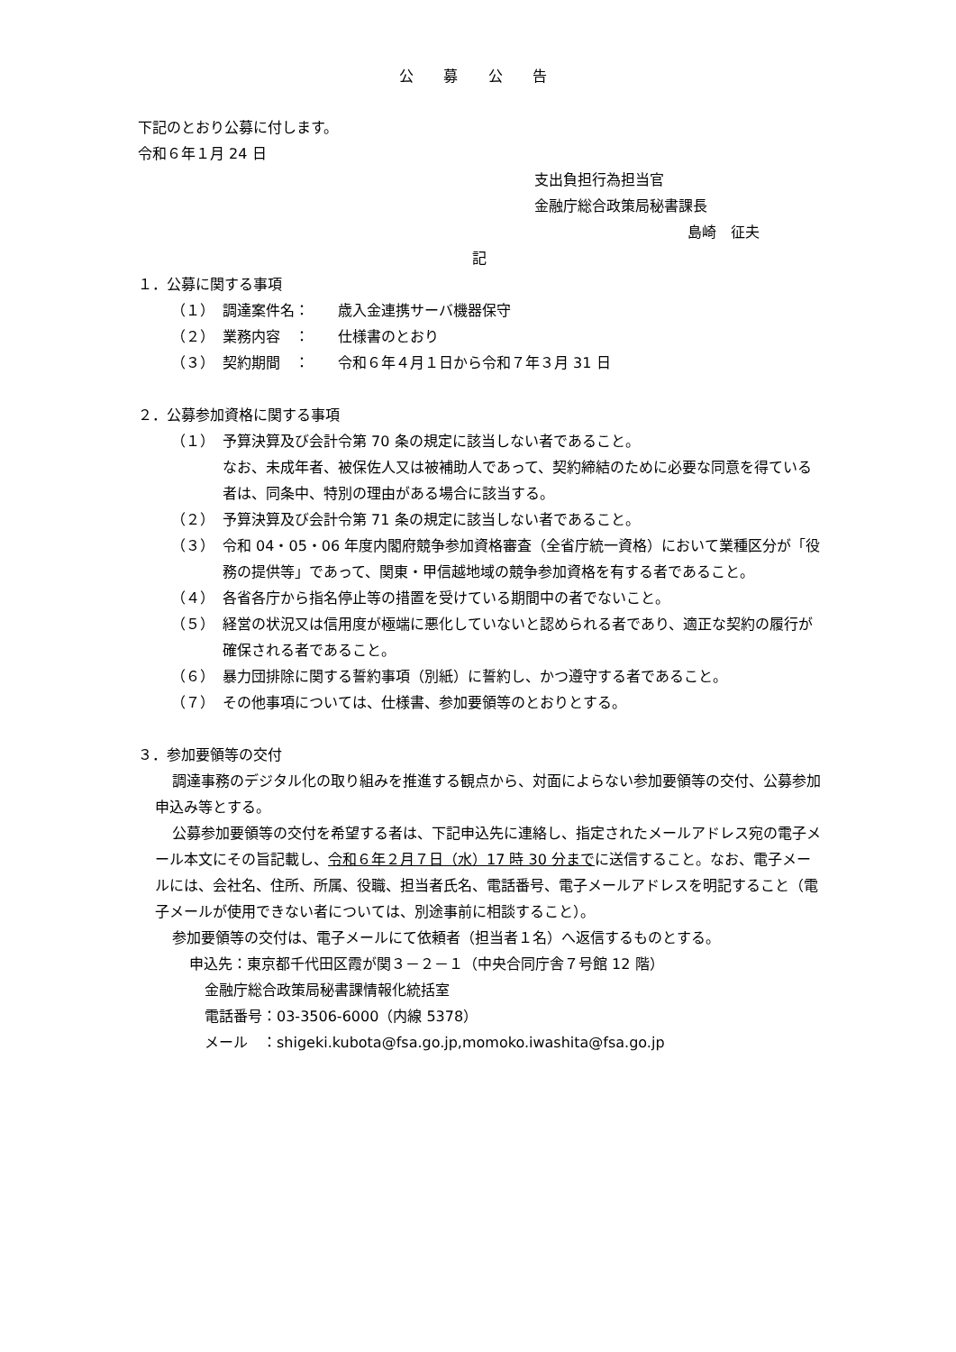公 募 公 告
下記のとおり公募に付します。
令和６年１月 24 日
支出負担行為担当官
金融庁総合政策局秘書課長
島崎　征夫
記
１．公募に関する事項
（１） 調達案件名： 歳入金連携サーバ機器保守
（２） 業務内容　： 仕様書のとおり
（３） 契約期間　： 令和６年４月１日から令和７年３月 31 日
２．公募参加資格に関する事項
（１） 予算決算及び会計令第 70 条の規定に該当しない者であること。
なお、未成年者、被保佐人又は被補助人であって、契約締結のために必要な同意を得ている者は、同条中、特別の理由がある場合に該当する。
（２） 予算決算及び会計令第 71 条の規定に該当しない者であること。
（３） 令和 04・05・06 年度内閣府競争参加資格審査（全省庁統一資格）において業種区分が「役務の提供等」であって、関東・甲信越地域の競争参加資格を有する者であること。
（４） 各省各庁から指名停止等の措置を受けている期間中の者でないこと。
（５） 経営の状況又は信用度が極端に悪化していないと認められる者であり、適正な契約の履行が確保される者であること。
（６） 暴力団排除に関する誓約事項（別紙）に誓約し、かつ遵守する者であること。
（７） その他事項については、仕様書、参加要領等のとおりとする。
３．参加要領等の交付
調達事務のデジタル化の取り組みを推進する観点から、対面によらない参加要領等の交付、公募参加申込み等とする。
公募参加要領等の交付を希望する者は、下記申込先に連絡し、指定されたメールアドレス宛の電子メール本文にその旨記載し、令和６年２月７日（水）17 時 30 分までに送信すること。なお、電子メールには、会社名、住所、所属、役職、担当者氏名、電話番号、電子メールアドレスを明記すること（電子メールが使用できない者については、別途事前に相談すること）。
参加要領等の交付は、電子メールにて依頼者（担当者１名）へ返信するものとする。
申込先：東京都千代田区霞が関３－２－１（中央合同庁舎７号館 12 階）
金融庁総合政策局秘書課情報化統括室
電話番号：03-3506-6000（内線 5378）
メール　：shigeki.kubota@fsa.go.jp,momoko.iwashita@fsa.go.jp